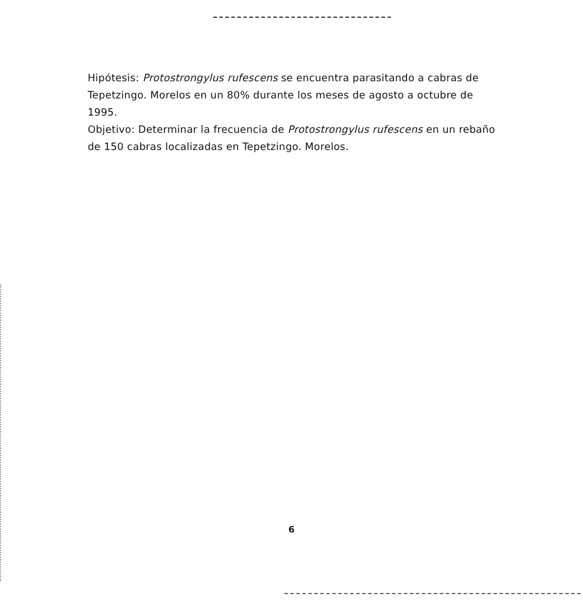Hipótesis: Protostrongylus rufescens se encuentra parasitando a cabras de Tepetzingo. Morelos en un 80% durante los meses de agosto a octubre de 1995.
Objetivo: Determinar la frecuencia de Protostrongylus rufescens en un rebaño de 150 cabras localizadas en Tepetzingo. Morelos.
6